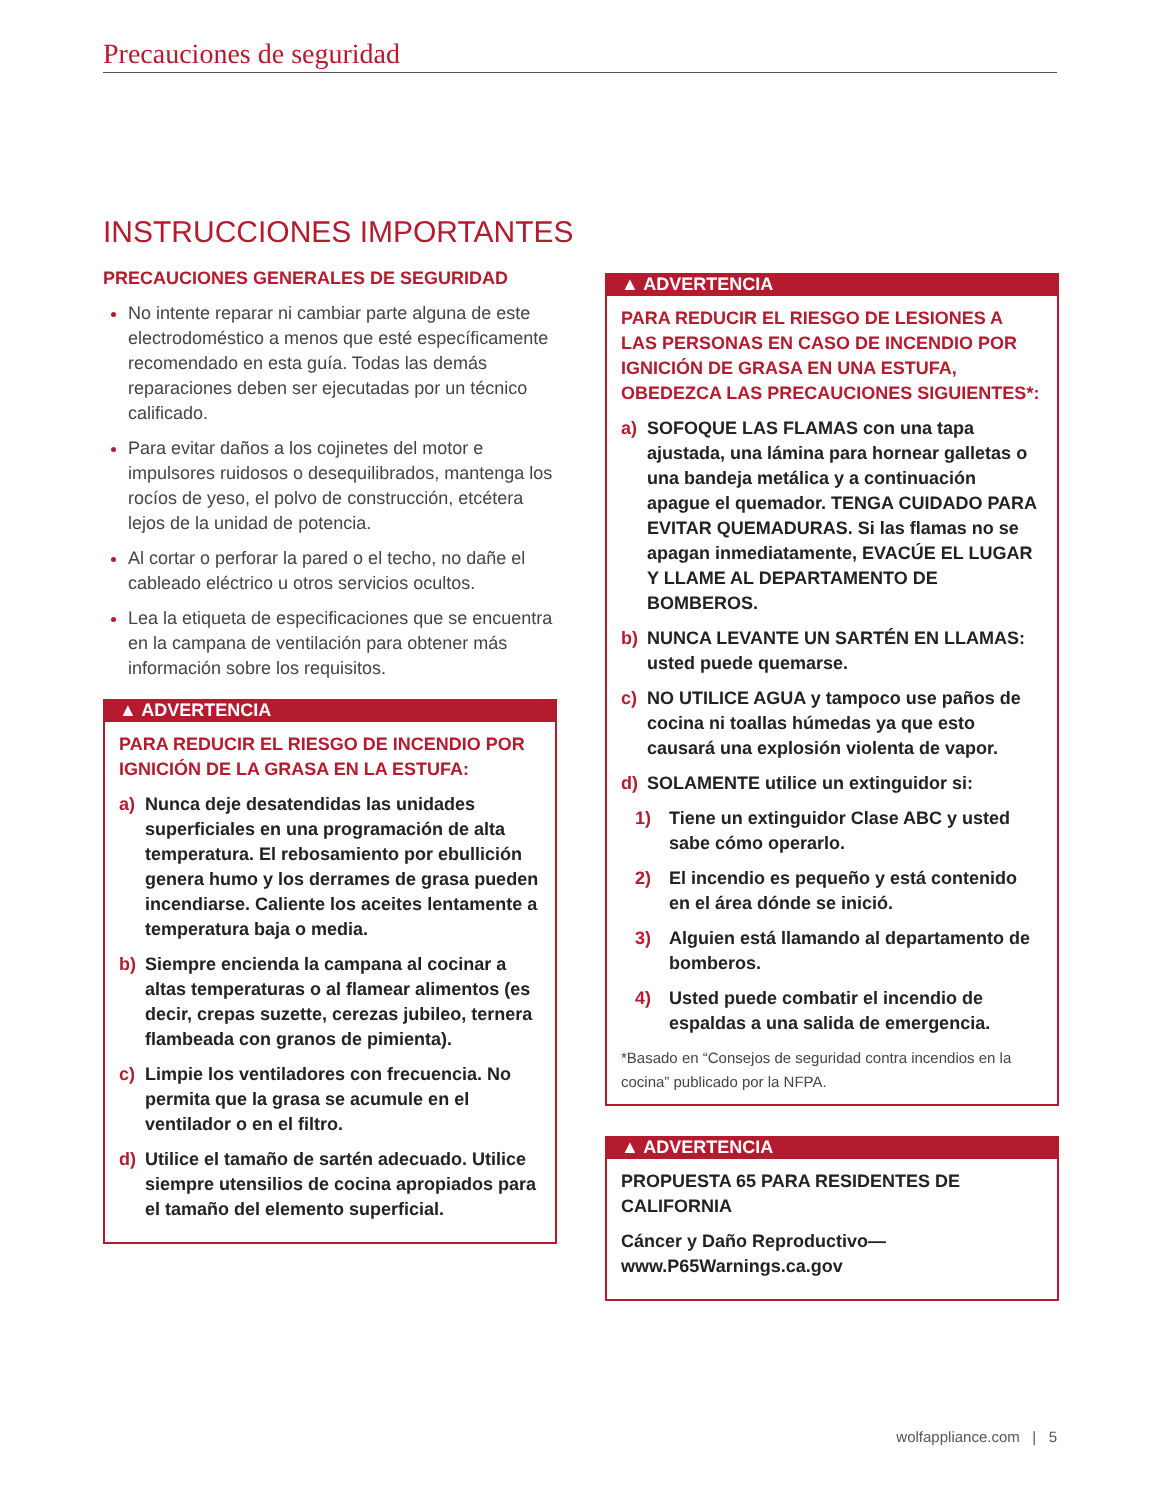Precauciones de seguridad
INSTRUCCIONES IMPORTANTES
PRECAUCIONES GENERALES DE SEGURIDAD
No intente reparar ni cambiar parte alguna de este electrodoméstico a menos que esté específicamente recomendado en esta guía. Todas las demás reparaciones deben ser ejecutadas por un técnico calificado.
Para evitar daños a los cojinetes del motor e impulsores ruidosos o desequilibrados, mantenga los rocíos de yeso, el polvo de construcción, etcétera lejos de la unidad de potencia.
Al cortar o perforar la pared o el techo, no dañe el cableado eléctrico u otros servicios ocultos.
Lea la etiqueta de especificaciones que se encuentra en la campana de ventilación para obtener más información sobre los requisitos.
▲ ADVERTENCIA
PARA REDUCIR EL RIESGO DE INCENDIO POR IGNICIÓN DE LA GRASA EN LA ESTUFA:
a) Nunca deje desatendidas las unidades superficiales en una programación de alta temperatura. El rebosamiento por ebullición genera humo y los derrames de grasa pueden incendiarse. Caliente los aceites lentamente a temperatura baja o media.
b) Siempre encienda la campana al cocinar a altas temperaturas o al flamear alimentos (es decir, crepas suzette, cerezas jubileo, ternera flambeada con granos de pimienta).
c) Limpie los ventiladores con frecuencia. No permita que la grasa se acumule en el ventilador o en el filtro.
d) Utilice el tamaño de sartén adecuado. Utilice siempre utensilios de cocina apropiados para el tamaño del elemento superficial.
▲ ADVERTENCIA
PARA REDUCIR EL RIESGO DE LESIONES A LAS PERSONAS EN CASO DE INCENDIO POR IGNICIÓN DE GRASA EN UNA ESTUFA, OBEDEZCA LAS PRECAUCIONES SIGUIENTES*:
a) SOFOQUE LAS FLAMAS con una tapa ajustada, una lámina para hornear galletas o una bandeja metálica y a continuación apague el quemador. TENGA CUIDADO PARA EVITAR QUEMADURAS. Si las flamas no se apagan inmediatamente, EVACÚE EL LUGAR Y LLAME AL DEPARTAMENTO DE BOMBEROS.
b) NUNCA LEVANTE UN SARTÉN EN LLAMAS: usted puede quemarse.
c) NO UTILICE AGUA y tampoco use paños de cocina ni toallas húmedas ya que esto causará una explosión violenta de vapor.
d) SOLAMENTE utilice un extinguidor si:
1) Tiene un extinguidor Clase ABC y usted sabe cómo operarlo.
2) El incendio es pequeño y está contenido en el área dónde se inició.
3) Alguien está llamando al departamento de bomberos.
4) Usted puede combatir el incendio de espaldas a una salida de emergencia.
*Basado en “Consejos de seguridad contra incendios en la cocina” publicado por la NFPA.
▲ ADVERTENCIA
PROPUESTA 65 PARA RESIDENTES DE CALIFORNIA
Cáncer y Daño Reproductivo—
www.P65Warnings.ca.gov
wolfappliance.com | 5